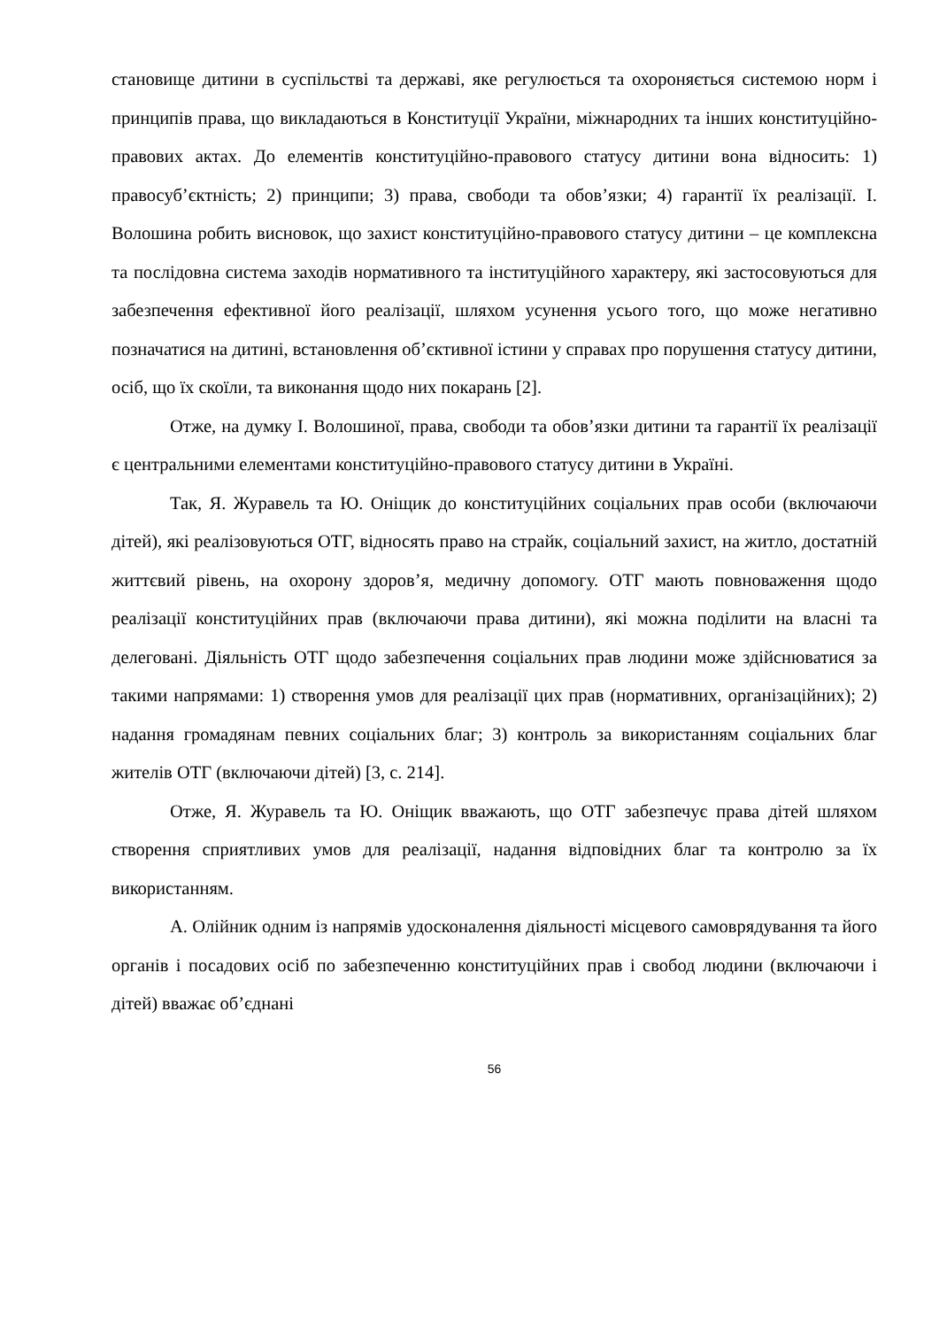становище дитини в суспільстві та державі, яке регулюється та охороняється системою норм і принципів права, що викладаються в Конституції України, міжнародних та інших конституційно-правових актах. До елементів конституційно-правового статусу дитини вона відносить: 1) правосуб’єктність; 2) принципи; 3) права, свободи та обов’язки; 4) гарантії їх реалізації. І. Волошина робить висновок, що захист конституційно-правового статусу дитини – це комплексна та послідовна система заходів нормативного та інституційного характеру, які застосовуються для забезпечення ефективної його реалізації, шляхом усунення усього того, що може негативно позначатися на дитині, встановлення об’єктивної істини у справах про порушення статусу дитини, осіб, що їх скоїли, та виконання щодо них покарань [2].
Отже, на думку І. Волошиної, права, свободи та обов’язки дитини та гарантії їх реалізації є центральними елементами конституційно-правового статусу дитини в Україні.
Так, Я. Журавель та Ю. Оніщик до конституційних соціальних прав особи (включаючи дітей), які реалізовуються ОТГ, відносять право на страйк, соціальний захист, на житло, достатній життєвий рівень, на охорону здоров’я, медичну допомогу. ОТГ мають повноваження щодо реалізації конституційних прав (включаючи права дитини), які можна поділити на власні та делеговані. Діяльність ОТГ щодо забезпечення соціальних прав людини може здійснюватися за такими напрямами: 1) створення умов для реалізації цих прав (нормативних, організаційних); 2) надання громадянам певних соціальних благ; 3) контроль за використанням соціальних благ жителів ОТГ (включаючи дітей) [3, с. 214].
Отже, Я. Журавель та Ю. Оніщик вважають, що ОТГ забезпечує права дітей шляхом створення сприятливих умов для реалізації, надання відповідних благ та контролю за їх використанням.
А. Олійник одним із напрямів удосконалення діяльності місцевого самоврядування та його органів і посадових осіб по забезпеченню конституційних прав і свобод людини (включаючи і дітей) вважає об’єднані
56